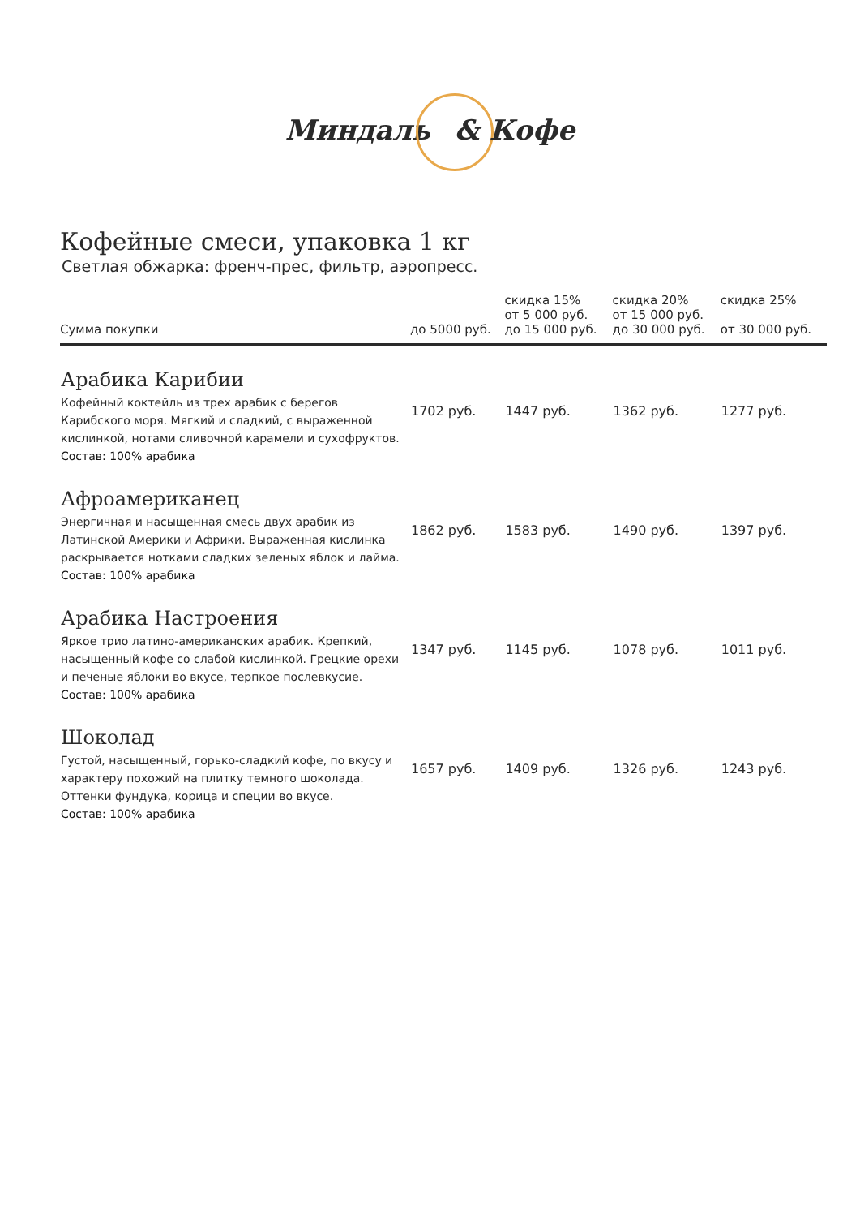Миндаль & Кофе
Кофейные смеси, упаковка 1 кг
Светлая обжарка: френч-прес, фильтр, аэропресс.
| Сумма покупки | до 5000 руб. | скидка 15% от 5 000 руб. до 15 000 руб. | скидка 20% от 15 000 руб. до 30 000 руб. | скидка 25% от 30 000 руб. |
| --- | --- | --- | --- | --- |
| Арабика Карибии Кофейный коктейль из трех арабик с берегов Карибского моря. Мягкий и сладкий, с выраженной кислинкой, нотами сливочной карамели и сухофруктов. Состав: 100% арабика | 1702 руб. | 1447 руб. | 1362 руб. | 1277 руб. |
| Афроамериканец Энергичная и насыщенная смесь двух арабик из Латинской Америки и Африки. Выраженная кислинка раскрывается нотками сладких зеленых яблок и лайма. Состав: 100% арабика | 1862 руб. | 1583 руб. | 1490 руб. | 1397 руб. |
| Арабика Настроения Яркое трио латино-американских арабик. Крепкий, насыщенный кофе со слабой кислинкой. Грецкие орехи и печеные яблоки во вкусе, терпкое послевкусие. Состав: 100% арабика | 1347 руб. | 1145 руб. | 1078 руб. | 1011 руб. |
| Шоколад Густой, насыщенный, горько-сладкий кофе, по вкусу и характеру похожий на плитку темного шоколада. Оттенки фундука, корица и специи во вкусе. Состав: 100% арабика | 1657 руб. | 1409 руб. | 1326 руб. | 1243 руб. |